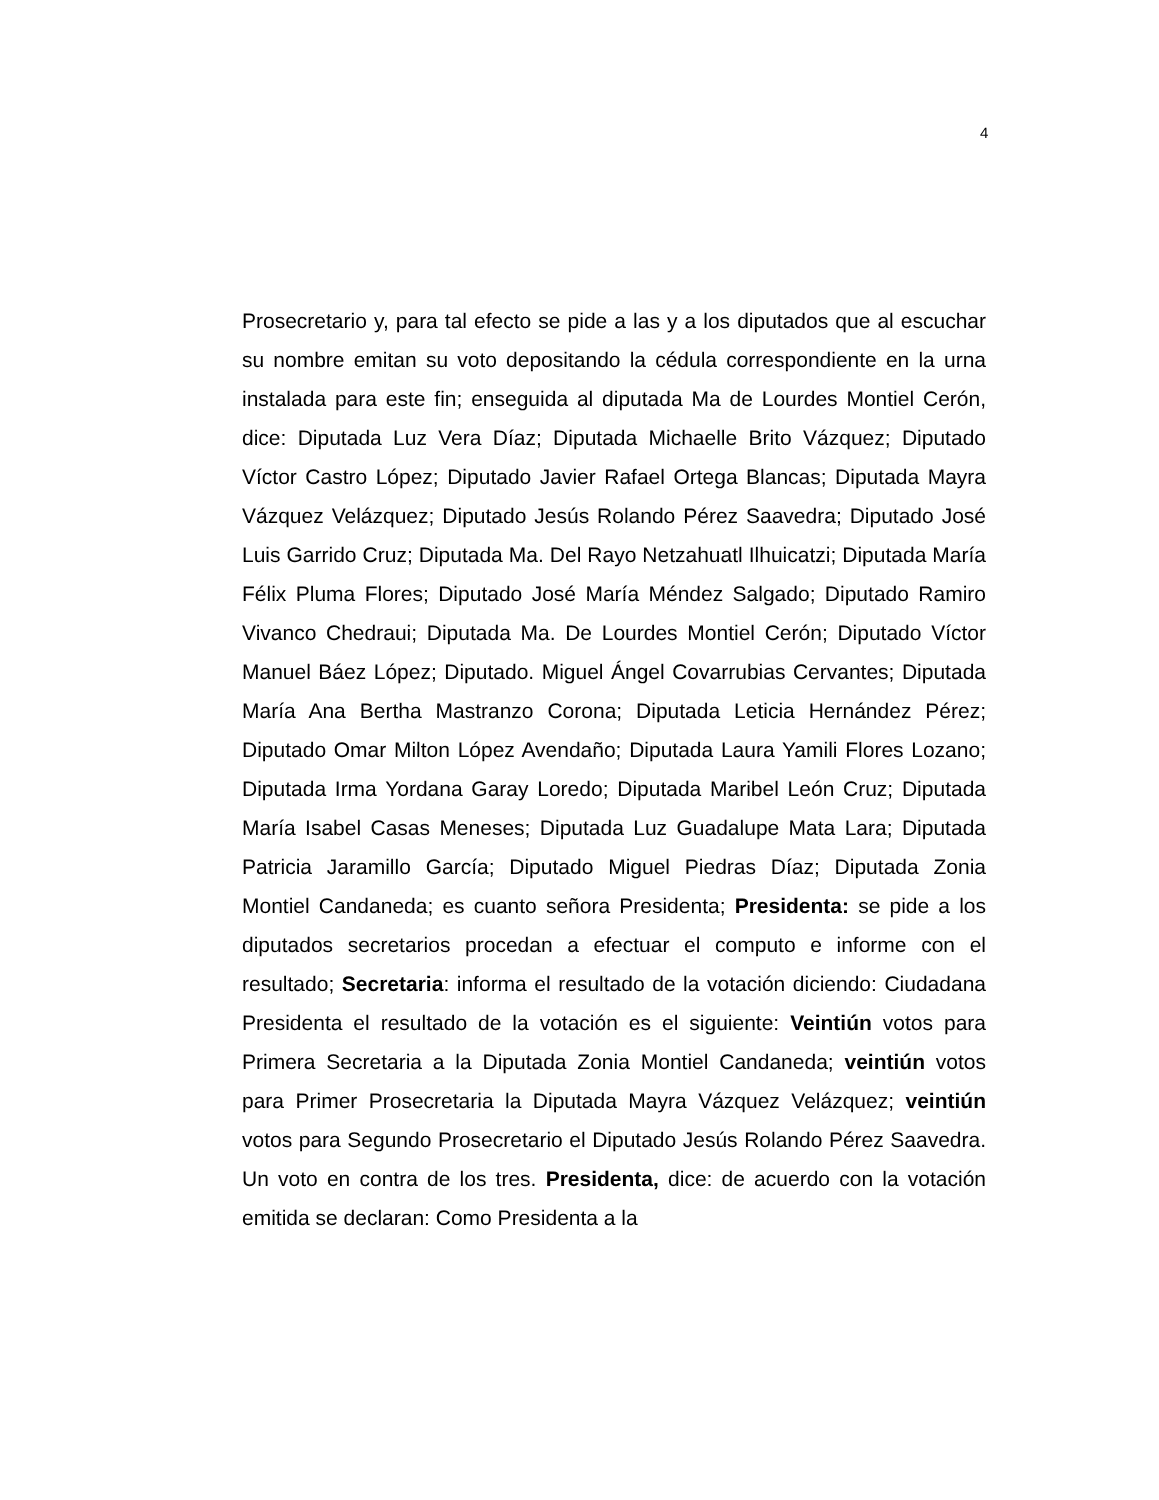4
Prosecretario y, para tal efecto se pide a las y a los diputados que al escuchar su nombre emitan su voto depositando la cédula correspondiente en la urna instalada para este fin; enseguida al diputada Ma de Lourdes Montiel Cerón, dice: Diputada Luz Vera Díaz; Diputada Michaelle Brito Vázquez; Diputado Víctor Castro López; Diputado Javier Rafael Ortega Blancas; Diputada Mayra Vázquez Velázquez; Diputado Jesús Rolando Pérez Saavedra; Diputado José Luis Garrido Cruz; Diputada Ma. Del Rayo Netzahuatl Ilhuicatzi; Diputada María Félix Pluma Flores; Diputado José María Méndez Salgado; Diputado Ramiro Vivanco Chedraui; Diputada Ma. De Lourdes Montiel Cerón; Diputado Víctor Manuel Báez López; Diputado. Miguel Ángel Covarrubias Cervantes; Diputada María Ana Bertha Mastranzo Corona; Diputada Leticia Hernández Pérez; Diputado Omar Milton López Avendaño; Diputada Laura Yamili Flores Lozano; Diputada Irma Yordana Garay Loredo; Diputada Maribel León Cruz; Diputada María Isabel Casas Meneses; Diputada Luz Guadalupe Mata Lara; Diputada Patricia Jaramillo García; Diputado Miguel Piedras Díaz; Diputada Zonia Montiel Candaneda; es cuanto señora Presidenta; Presidenta: se pide a los diputados secretarios procedan a efectuar el computo e informe con el resultado; Secretaria: informa el resultado de la votación diciendo: Ciudadana Presidenta el resultado de la votación es el siguiente: Veintiún votos para Primera Secretaria a la Diputada Zonia Montiel Candaneda; veintiún votos para Primer Prosecretaria la Diputada Mayra Vázquez Velázquez; veintiún votos para Segundo Prosecretario el Diputado Jesús Rolando Pérez Saavedra. Un voto en contra de los tres. Presidenta, dice: de acuerdo con la votación emitida se declaran: Como Presidenta a la